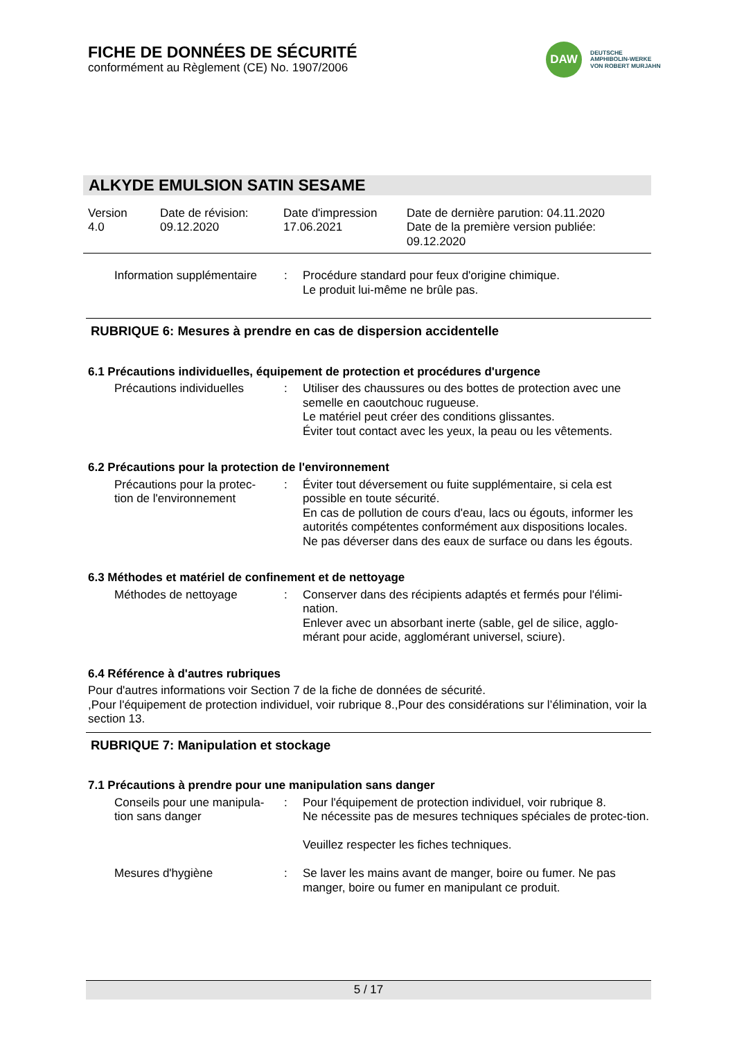FICHE DE DONNÉES DE SÉCURITÉ
conformément au Règlement (CE) No. 1907/2006
DAW
DEUTSCHE
AMPHIBOLIN-WERKE
VON ROBERT MURJAHN
ALKYDE EMULSION SATIN SESAME
Version
4.0
Date de révision:
09.12.2020
Date d'impression
17.06.2021
Date de dernière parution: 04.11.2020
Date de la première version publiée:
09.12.2020
| Information supplémentaire | : | Procédure standard pour feux d'origine chimique. Le produit lui-même ne brûle pas. |
RUBRIQUE 6: Mesures à prendre en cas de dispersion accidentelle
6.1 Précautions individuelles, équipement de protection et procédures d'urgence
| Précautions individuelles | : | Utiliser des chaussures ou des bottes de protection avec une semelle en caoutchouc rugueuse. Le matériel peut créer des conditions glissantes. Éviter tout contact avec les yeux, la peau ou les vêtements. |
6.2 Précautions pour la protection de l'environnement
| Précautions pour la protec- tion de l'environnement | : | Éviter tout déversement ou fuite supplémentaire, si cela est possible en toute sécurité. En cas de pollution de cours d'eau, lacs ou égouts, informer les autorités compétentes conformément aux dispositions locales. Ne pas déverser dans des eaux de surface ou dans les égouts. |
6.3 Méthodes et matériel de confinement et de nettoyage
| Méthodes de nettoyage | : | Conserver dans des récipients adaptés et fermés pour l'élimi-nation. Enlever avec un absorbant inerte (sable, gel de silice, agglo-mérant pour acide, agglomérant universel, sciure). |
6.4 Référence à d'autres rubriques
Pour d'autres informations voir Section 7 de la fiche de données de sécurité.
,Pour l'équipement de protection individuel, voir rubrique 8.,Pour des considérations sur l’élimination, voir la section 13.
RUBRIQUE 7: Manipulation et stockage
7.1 Précautions à prendre pour une manipulation sans danger
| Conseils pour une manipula- tion sans danger | : | Pour l'équipement de protection individuel, voir rubrique 8. Ne nécessite pas de mesures techniques spéciales de protec-tion. Veuillez respecter les fiches techniques. |
| Mesures d'hygiène | : | Se laver les mains avant de manger, boire ou fumer. Ne pas manger, boire ou fumer en manipulant ce produit. |
5 / 17